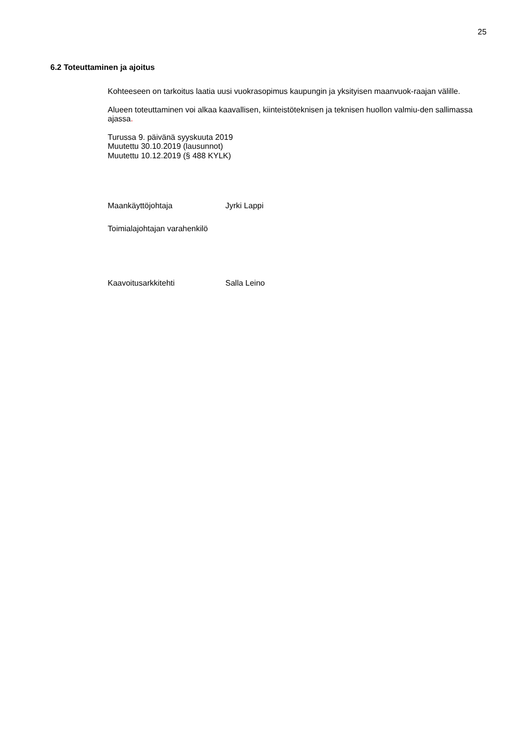25
6.2 Toteuttaminen ja ajoitus
Kohteeseen on tarkoitus laatia uusi vuokrasopimus kaupungin ja yksityisen maanvuok-raajan välille.
Alueen toteuttaminen voi alkaa kaavallisen, kiinteistöteknisen ja teknisen huollon valmiu-den sallimassa ajassa.
Turussa 9. päivänä syyskuuta 2019
Muutettu 30.10.2019 (lausunnot)
Muutettu 10.12.2019 (§ 488 KYLK)
Maankäyttöjohtaja Jyrki Lappi
Toimialajohtajan varahenkilö
Kaavoitusarkkitehti Salla Leino